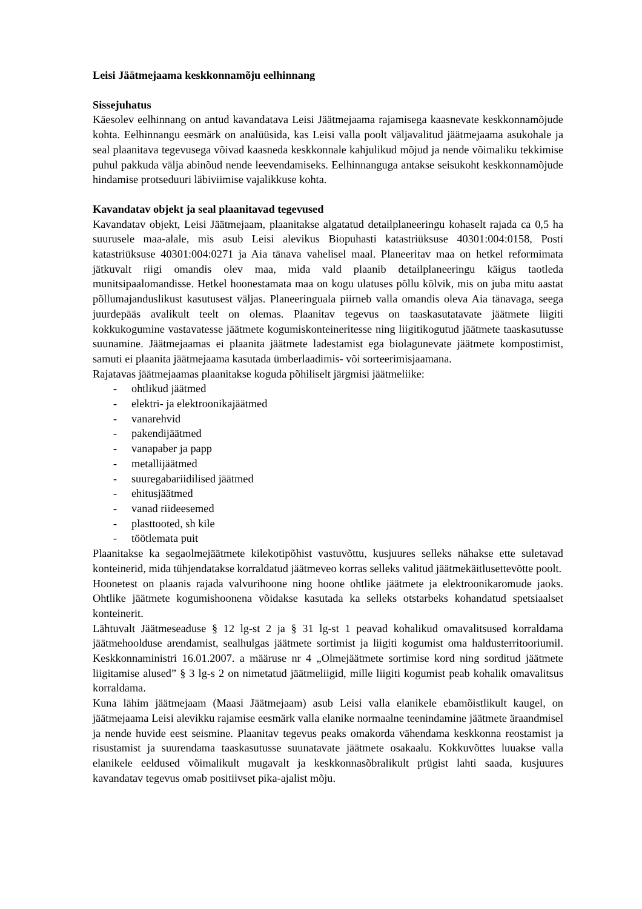Leisi Jäätmejaama keskkonnamõju eelhinnang
Sissejuhatus
Käesolev eelhinnang on antud kavandatava Leisi Jäätmejaama rajamisega kaasnevate keskkonnamõjude kohta. Eelhinnangu eesmärk on analüüsida, kas Leisi valla poolt väljavalitud jäätmejaama asukohale ja seal plaanitava tegevusega võivad kaasneda keskkonnale kahjulikud mõjud ja nende võimaliku tekkimise puhul pakkuda välja abinõud nende leevendamiseks. Eelhinnanguga antakse seisukoht keskkonnamõjude hindamise protseduuri läbiviimise vajalikkuse kohta.
Kavandatav objekt ja seal plaanitavad tegevused
Kavandatav objekt, Leisi Jäätmejaam, plaanitakse algatatud detailplaneeringu kohaselt rajada ca 0,5 ha suurusele maa-alale, mis asub Leisi alevikus Biopuhasti katastriüksuse 40301:004:0158, Posti katastriüksuse 40301:004:0271 ja Aia tänava vahelisel maal. Planeeritav maa on hetkel reformimata jätkuvalt riigi omandis olev maa, mida vald plaanib detailplaneeringu käigus taotleda munitsipaalomandisse. Hetkel hoonestamata maa on kogu ulatuses põllu kõlvik, mis on juba mitu aastat põllumajanduslikust kasutusest väljas. Planeeringuala piirneb valla omandis oleva Aia tänavaga, seega juurdepääs avalikult teelt on olemas. Plaanitav tegevus on taaskasutatavate jäätmete liigiti kokkukogumine vastavatesse jäätmete kogumiskonteineritesse ning liigitikogutud jäätmete taaskasutusse suunamine. Jäätmejaamas ei plaanita jäätmete ladestamist ega biolagunevate jäätmete kompostimist, samuti ei plaanita jäätmejaama kasutada ümberlaadimis- või sorteerimisjaamana.
Rajatavas jäätmejaamas plaanitakse koguda põhiliselt järgmisi jäätmeliike:
- ohtlikud jäätmed
- elektri- ja elektroonikajäätmed
- vanarehvid
- pakendijäätmed
- vanapaber ja papp
- metallijäätmed
- suuregabariidilised jäätmed
- ehitusjäätmed
- vanad riideesemed
- plasttooted, sh kile
- töötlemata puit
Plaanitakse ka segaolmejäätmete kilekotipõhist vastuvõttu, kusjuures selleks nähakse ette suletavad konteinerid, mida tühjendatakse korraldatud jäätmeveo korras selleks valitud jäätmekäitlusettevõtte poolt.
Hoonetest on plaanis rajada valvurihoone ning hoone ohtlike jäätmete ja elektroonikaromude jaoks. Ohtlike jäätmete kogumishoonena võidakse kasutada ka selleks otstarbeks kohandatud spetsiaalset konteinerit.
Lähtuvalt Jäätmeseaduse § 12 lg-st 2 ja § 31 lg-st 1 peavad kohalikud omavalitsused korraldama jäätmehoolduse arendamist, sealhulgas jäätmete sortimist ja liigiti kogumist oma haldusterritooriumil. Keskkonnaministri 16.01.2007. a määruse nr 4 „Olmejäätmete sortimise kord ning sorditud jäätmete liigitamise alused” § 3 lg-s 2 on nimetatud jäätmeliigid, mille liigiti kogumist peab kohalik omavalitsus korraldama.
Kuna lähim jäätmejaam (Maasi Jäätmejaam) asub Leisi valla elanikele ebamõistlikult kaugel, on jäätmejaama Leisi alevikku rajamise eesmärk valla elanike normaalne teenindamine jäätmete äraandmisel ja nende huvide eest seismine. Plaanitav tegevus peaks omakorda vähendama keskkonna reostamist ja risustamist ja suurendama taaskasutusse suunatavate jäätmete osakaalu. Kokkuvõttes luuakse valla elanikele eeldused võimalikult mugavalt ja keskkonnasõbralikult prügist lahti saada, kusjuures kavandatav tegevus omab positiivset pika-ajalist mõju.